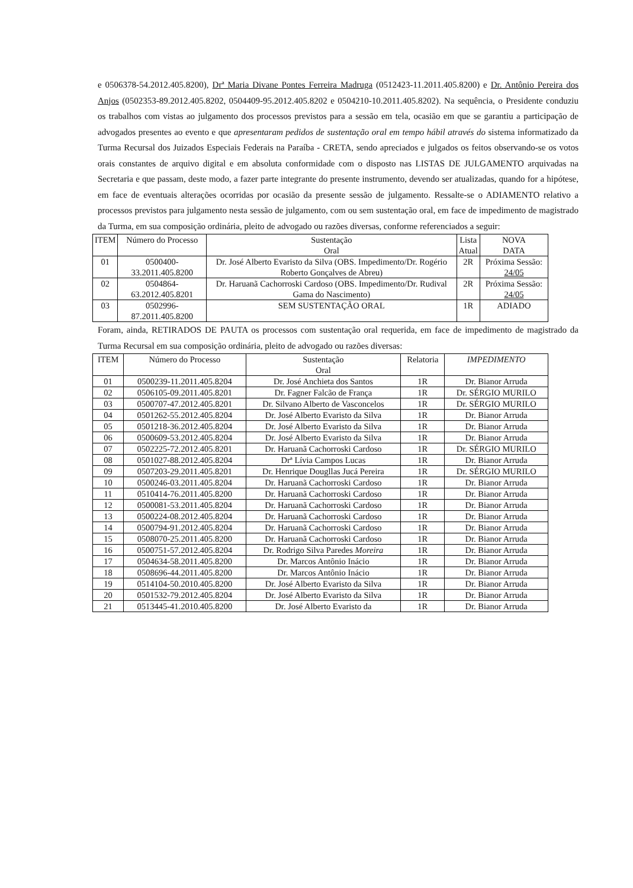e 0506378-54.2012.405.8200), Drª Maria Divane Pontes Ferreira Madruga (0512423-11.2011.405.8200) e Dr. Antônio Pereira dos Anjos (0502353-89.2012.405.8202, 0504409-95.2012.405.8202 e 0504210-10.2011.405.8202). Na sequência, o Presidente conduziu os trabalhos com vistas ao julgamento dos processos previstos para a sessão em tela, ocasião em que se garantiu a participação de advogados presentes ao evento e que apresentaram pedidos de sustentação oral em tempo hábil através do sistema informatizado da Turma Recursal dos Juizados Especiais Federais na Paraíba - CRETA, sendo apreciados e julgados os feitos observando-se os votos orais constantes de arquivo digital e em absoluta conformidade com o disposto nas LISTAS DE JULGAMENTO arquivadas na Secretaria e que passam, deste modo, a fazer parte integrante do presente instrumento, devendo ser atualizadas, quando for a hipótese, em face de eventuais alterações ocorridas por ocasião da presente sessão de julgamento. Ressalte-se o ADIAMENTO relativo a processos previstos para julgamento nesta sessão de julgamento, com ou sem sustentação oral, em face de impedimento de magistrado da Turma, em sua composição ordinária, pleito de advogado ou razões diversas, conforme referenciados a seguir:
| ITEM | Número do Processo | Sustentação Oral | Lista Atual | NOVA DATA |
| --- | --- | --- | --- | --- |
| 01 | 0500400-33.2011.405.8200 | Dr. José Alberto Evaristo da Silva (OBS. Impedimento/Dr. Rogério Roberto Gonçalves de Abreu) | 2R | Próxima Sessão: 24/05 |
| 02 | 0504864-63.2012.405.8201 | Dr. Haruanã Cachorroski Cardoso (OBS. Impedimento/Dr. Rudival Gama do Nascimento) | 2R | Próxima Sessão: 24/05 |
| 03 | 0502996-87.2011.405.8200 | SEM SUSTENTAÇÃO ORAL | 1R | ADIADO |
Foram, ainda, RETIRADOS DE PAUTA os processos com sustentação oral requerida, em face de impedimento de magistrado da Turma Recursal em sua composição ordinária, pleito de advogado ou razões diversas:
| ITEM | Número do Processo | Sustentação Oral | Relatoria | IMPEDIMENTO |
| --- | --- | --- | --- | --- |
| 01 | 0500239-11.2011.405.8204 | Dr. José Anchieta dos Santos | 1R | Dr. Bianor Arruda |
| 02 | 0506105-09.2011.405.8201 | Dr. Fagner Falcão de França | 1R | Dr. SÉRGIO MURILO |
| 03 | 0500707-47.2012.405.8201 | Dr. Silvano Alberto de Vasconcelos | 1R | Dr. SÉRGIO MURILO |
| 04 | 0501262-55.2012.405.8204 | Dr. José Alberto Evaristo da Silva | 1R | Dr. Bianor Arruda |
| 05 | 0501218-36.2012.405.8204 | Dr. José Alberto Evaristo da Silva | 1R | Dr. Bianor Arruda |
| 06 | 0500609-53.2012.405.8204 | Dr. José Alberto Evaristo da Silva | 1R | Dr. Bianor Arruda |
| 07 | 0502225-72.2012.405.8201 | Dr. Haruanã Cachorroski Cardoso | 1R | Dr. SÉRGIO MURILO |
| 08 | 0501027-88.2012.405.8204 | Drª Lívia Campos Lucas | 1R | Dr. Bianor Arruda |
| 09 | 0507203-29.2011.405.8201 | Dr. Henrique Dougllas Jucá Pereira | 1R | Dr. SÉRGIO MURILO |
| 10 | 0500246-03.2011.405.8204 | Dr. Haruanã Cachorroski Cardoso | 1R | Dr. Bianor Arruda |
| 11 | 0510414-76.2011.405.8200 | Dr. Haruanã Cachorroski Cardoso | 1R | Dr. Bianor Arruda |
| 12 | 0500081-53.2011.405.8204 | Dr. Haruanã Cachorroski Cardoso | 1R | Dr. Bianor Arruda |
| 13 | 0500224-08.2012.405.8204 | Dr. Haruanã Cachorroski Cardoso | 1R | Dr. Bianor Arruda |
| 14 | 0500794-91.2012.405.8204 | Dr. Haruanã Cachorroski Cardoso | 1R | Dr. Bianor Arruda |
| 15 | 0508070-25.2011.405.8200 | Dr. Haruanã Cachorroski Cardoso | 1R | Dr. Bianor Arruda |
| 16 | 0500751-57.2012.405.8204 | Dr. Rodrigo Silva Paredes Moreira | 1R | Dr. Bianor Arruda |
| 17 | 0504634-58.2011.405.8200 | Dr. Marcos Antônio Inácio | 1R | Dr. Bianor Arruda |
| 18 | 0508696-44.2011.405.8200 | Dr. Marcos Antônio Inácio | 1R | Dr. Bianor Arruda |
| 19 | 0514104-50.2010.405.8200 | Dr. José Alberto Evaristo da Silva | 1R | Dr. Bianor Arruda |
| 20 | 0501532-79.2012.405.8204 | Dr. José Alberto Evaristo da Silva | 1R | Dr. Bianor Arruda |
| 21 | 0513445-41.2010.405.8200 | Dr. José Alberto Evaristo da | 1R | Dr. Bianor Arruda |